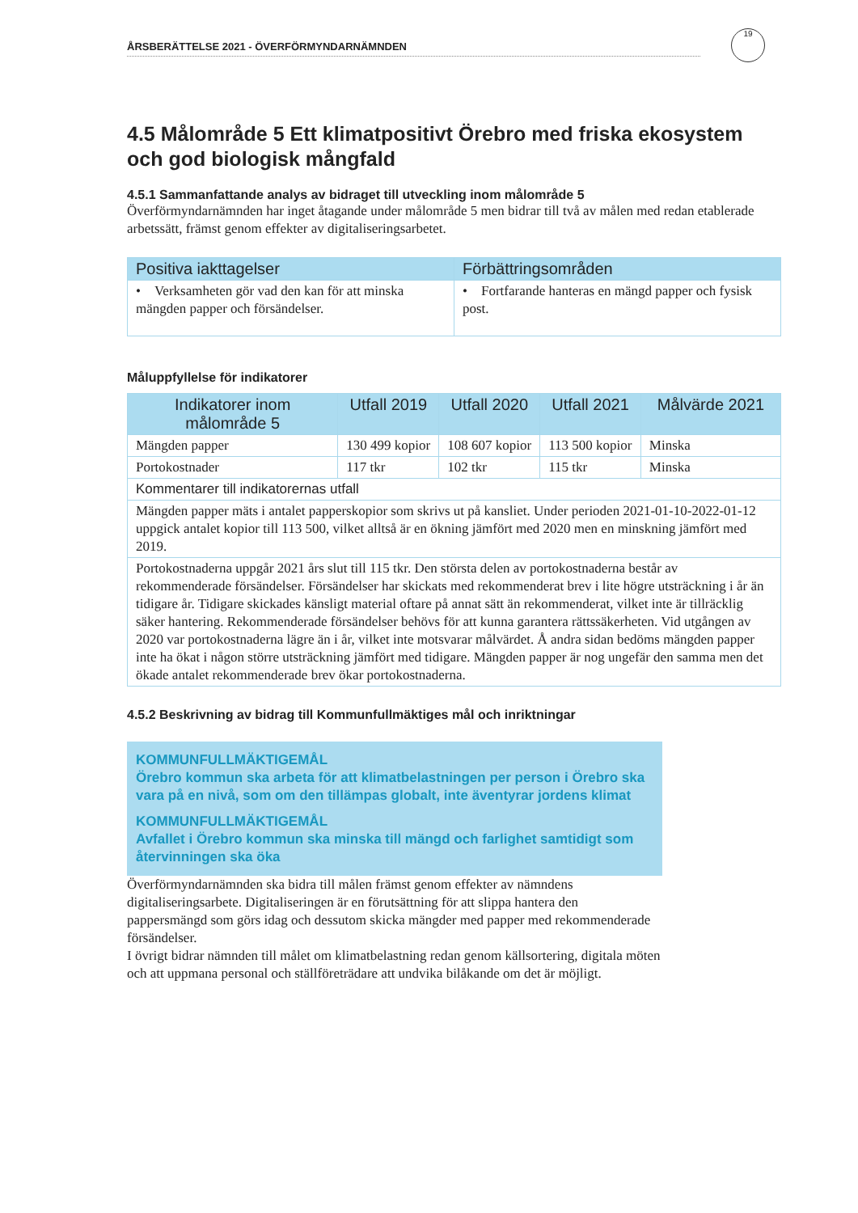ÅRSBERÄTTELSE 2021 - ÖVERFÖRMYNDARNÄMNDEN
19
4.5 Målområde 5 Ett klimatpositivt Örebro med friska ekosystem och god biologisk mångfald
4.5.1 Sammanfattande analys av bidraget till utveckling inom målområde 5
Överförmyndarnämnden har inget åtagande under målområde 5 men bidrar till två av målen med redan etablerade arbetssätt, främst genom effekter av digitaliseringsarbetet.
| Positiva iakttagelser | Förbättringsområden |
| --- | --- |
| • Verksamheten gör vad den kan för att minska mängden papper och försändelser. | • Fortfarande hanteras en mängd papper och fysisk post. |
Måluppfyllelse för indikatorer
| Indikatorer inom målområde 5 | Utfall 2019 | Utfall 2020 | Utfall 2021 | Målvärde 2021 |
| --- | --- | --- | --- | --- |
| Mängden papper | 130 499 kopior | 108 607 kopior | 113 500 kopior | Minska |
| Portokostnader | 117 tkr | 102 tkr | 115 tkr | Minska |
| Kommentarer till indikatorernas utfall | | | | |
| Mängden papper mäts i antalet papperskopior som skrivs ut på kansliet. Under perioden 2021-01-10-2022-01-12 uppgick antalet kopior till 113 500, vilket alltså är en ökning jämfört med 2020 men en minskning jämfört med 2019. | | | | |
| Portokostnaderna uppgår 2021 års slut till 115 tkr. Den största delen av portokostnaderna består av rekommenderade försändelser. Försändelser har skickats med rekommenderat brev i lite högre utsträckning i år än tidigare år. Tidigare skickades känsligt material oftare på annat sätt än rekommenderat, vilket inte är tillräcklig säker hantering. Rekommenderade försändelser behövs för att kunna garantera rättssäkerheten. Vid utgången av 2020 var portokostnaderna lägre än i år, vilket inte motsvarar målvärdet. Å andra sidan bedöms mängden papper inte ha ökat i någon större utsträckning jämfört med tidigare. Mängden papper är nog ungefär den samma men det ökade antalet rekommenderade brev ökar portokostnaderna. | | | | |
4.5.2 Beskrivning av bidrag till Kommunfullmäktiges mål och inriktningar
KOMMUNFULLMÄKTIGEMÅL
Örebro kommun ska arbeta för att klimatbelastningen per person i Örebro ska vara på en nivå, som om den tillämpas globalt, inte äventyrar jordens klimat
KOMMUNFULLMÄKTIGEMÅL
Avfallet i Örebro kommun ska minska till mängd och farlighet samtidigt som återvinningen ska öka
Överförmyndarnämnden ska bidra till målen främst genom effekter av nämndens digitaliseringsarbete. Digitaliseringen är en förutsättning för att slippa hantera den pappersmängd som görs idag och dessutom skicka mängder med papper med rekommenderade försändelser.
I övrigt bidrar nämnden till målet om klimatbelastning redan genom källsortering, digitala möten och att uppmana personal och ställföreträdare att undvika bilåkande om det är möjligt.